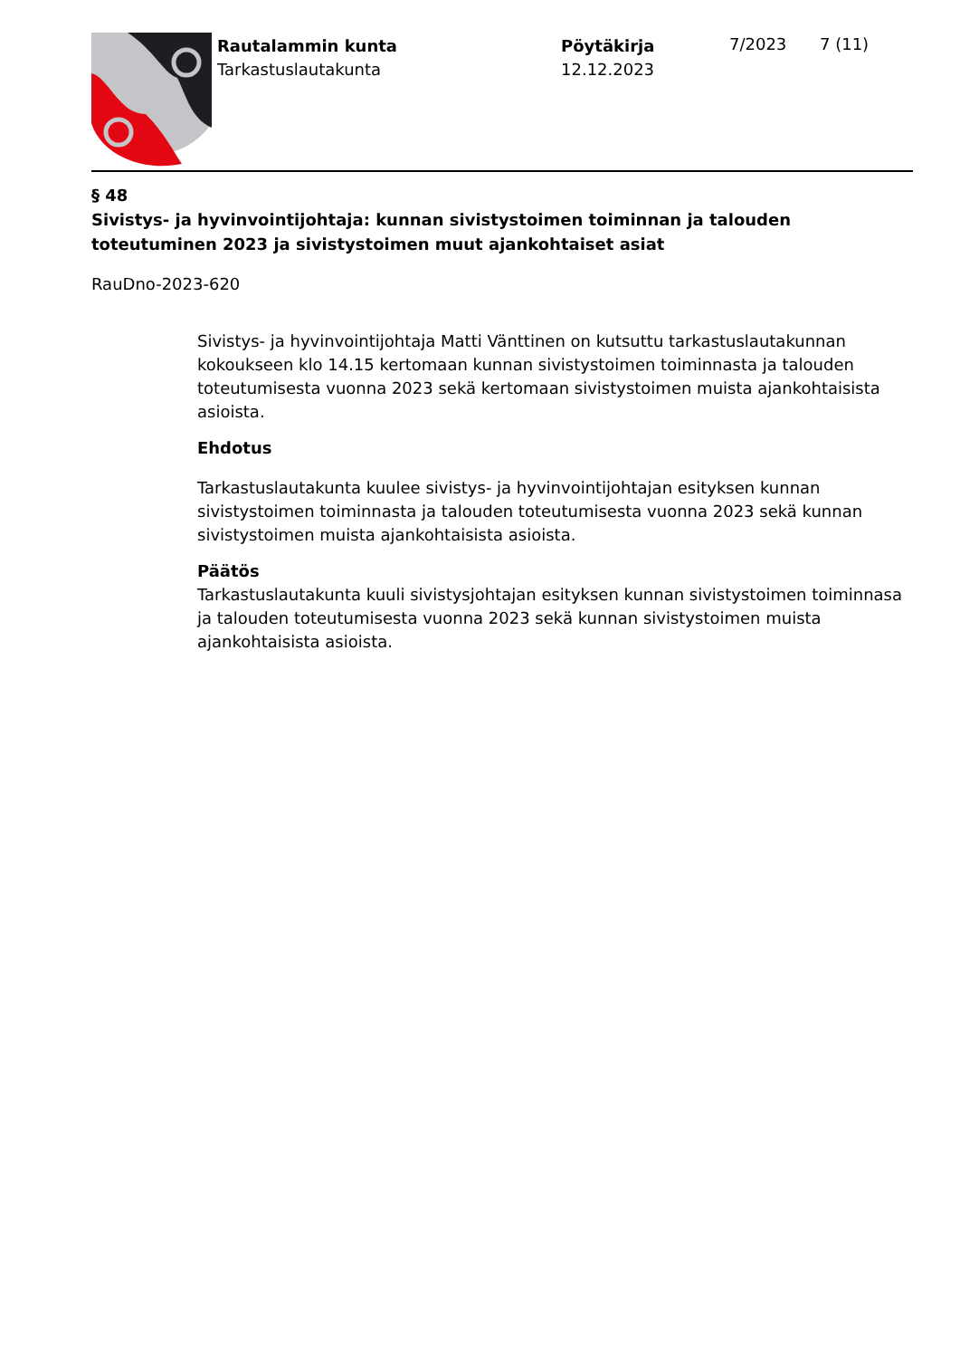Rautalammin kunta
Tarkastuslautakunta
Pöytäkirja
12.12.2023
7/2023 7 (11)
§ 48
Sivistys- ja hyvinvointijohtaja: kunnan sivistystoimen toiminnan ja talouden toteutuminen 2023 ja sivistystoimen muut ajankohtaiset asiat
RauDno-2023-620
Sivistys- ja hyvinvointijohtaja Matti Vänttinen on kutsuttu tarkastuslautakunnan kokoukseen klo 14.15 kertomaan kunnan sivistystoimen toiminnasta ja talouden toteutumisesta vuonna 2023 sekä kertomaan sivistystoimen muista ajankohtaisista asioista.
Ehdotus
Tarkastuslautakunta kuulee sivistys- ja hyvinvointijohtajan esityksen kunnan sivistystoimen toiminnasta ja talouden toteutumisesta vuonna 2023 sekä kunnan sivistystoimen muista ajankohtaisista asioista.
Päätös
Tarkastuslautakunta kuuli sivistysjohtajan esityksen kunnan sivistystoimen toiminnasa ja talouden toteutumisesta vuonna 2023 sekä kunnan sivistystoimen muista ajankohtaisista asioista.